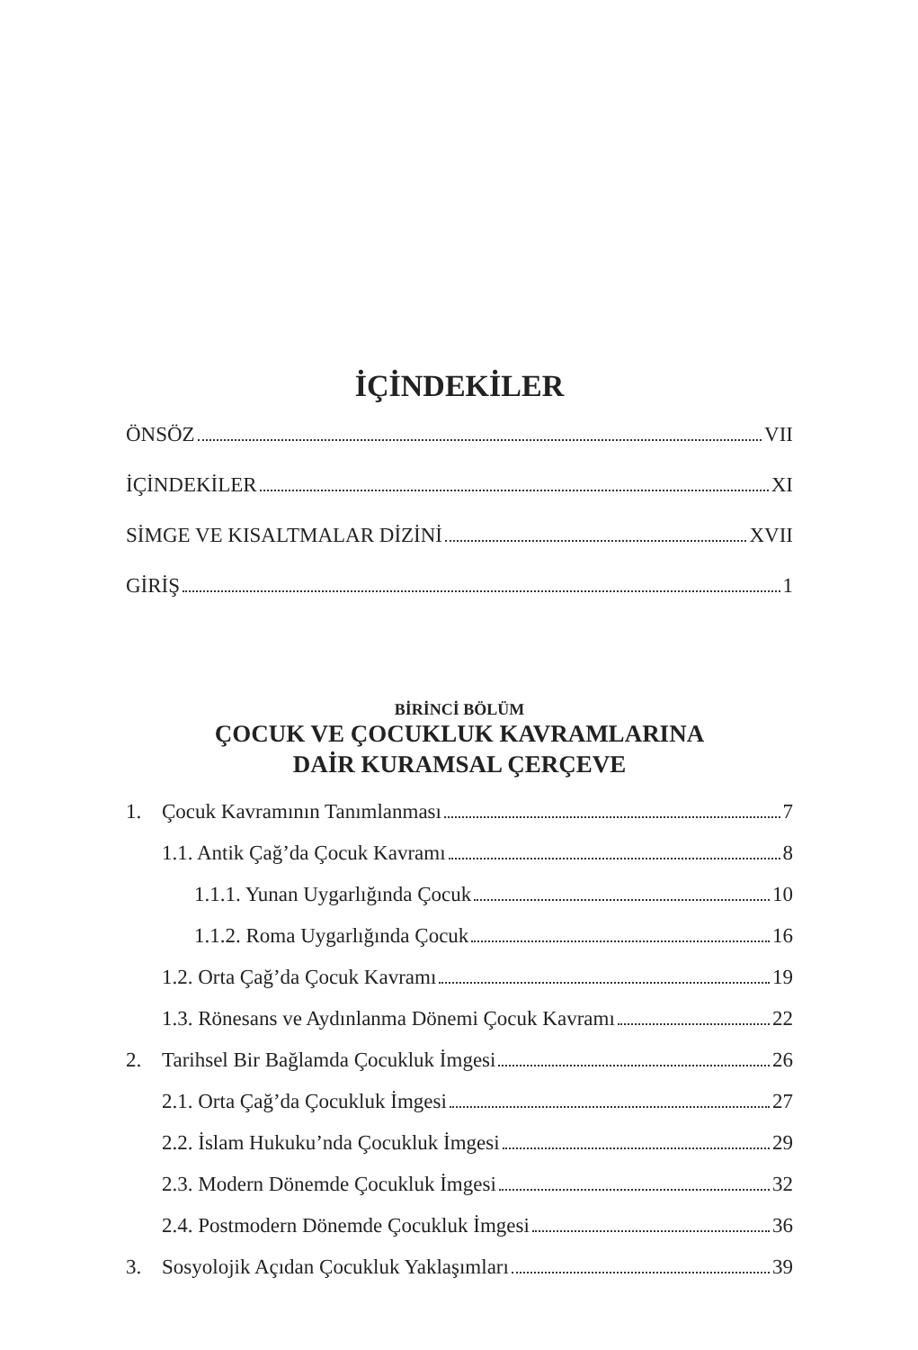İÇİNDEKİLER
ÖNSÖZ VII
İÇİNDEKİLER XI
SİMGE VE KISALTMALAR DİZİNİ XVII
GİRİŞ 1
BİRİNCİ BÖLÜM
ÇOCUK VE ÇOCUKLUK KAVRAMLARINA
DAİR KURAMSAL ÇERÇEVE
1. Çocuk Kavramının Tanımlanması 7
1.1. Antik Çağ’da Çocuk Kavramı 8
1.1.1. Yunan Uygarlığında Çocuk 10
1.1.2. Roma Uygarlığında Çocuk 16
1.2. Orta Çağ’da Çocuk Kavramı 19
1.3. Rönesans ve Aydınlanma Dönemi Çocuk Kavramı 22
2. Tarihsel Bir Bağlamda Çocukluk İmgesi 26
2.1. Orta Çağ’da Çocukluk İmgesi 27
2.2. İslam Hukuku’nda Çocukluk İmgesi 29
2.3. Modern Dönemde Çocukluk İmgesi 32
2.4. Postmodern Dönemde Çocukluk İmgesi 36
3. Sosyolojik Açıdan Çocukluk Yaklaşımları 39